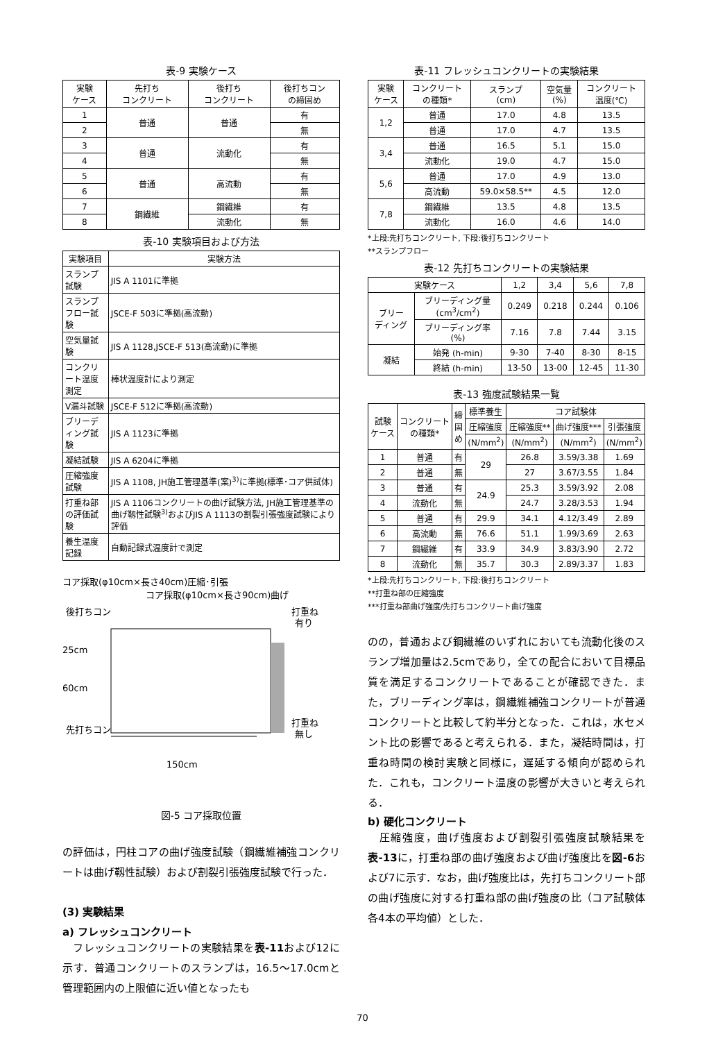表-9 実験ケース
| 実験 ケース | 先打ち コンクリート | 後打ち コンクリート | 後打ちコン の締固め |
| --- | --- | --- | --- |
| 1 | 普通 | 普通 | 有 |
| 2 | | | 無 |
| 3 | 普通 | 流動化 | 有 |
| 4 | | | 無 |
| 5 | 普通 | 高流動 | 有 |
| 6 | | | 無 |
| 7 | 鋼繊維 | 鋼繊維 | 有 |
| 8 | | 流動化 | 無 |
表-10 実験項目および方法
| 実験項目 | 実験方法 |
| --- | --- |
| スランプ試験 | JIS A 1101に準拠 |
| スランプフロー試験 | JSCE-F 503に準拠(高流動) |
| 空気量試験 | JIS A 1128,JSCE-F 513(高流動)に準拠 |
| コンクリート温度測定 | 棒状温度計により測定 |
| V漏斗試験 | JSCE-F 512に準拠(高流動) |
| ブリーディング試験 | JIS A 1123に準拠 |
| 凝結試験 | JIS A 6204に準拠 |
| 圧縮強度試験 | JIS A 1108, JH施工管理基準(案)<sup>3)</sup>に準拠(標準･コア供試体) |
| 打重ね部の評価試験 | JIS A 1106コンクリートの曲げ試験方法, JH施工管理基準の曲げ靱性試験<sup>3)</sup>およびJIS A 1113の割裂引張強度試験により評価 |
| 養生温度記録 | 自動記録式温度計で測定 |
コア採取(φ10cm×長さ40cm)圧縮･引張
コア採取(φ10cm×長さ90cm)曲げ
後打ちコン
25cm
60cm
先打ちコン
打重ね
有り
打重ね
無し
150cm
図-5 コア採取位置
の評価は，円柱コアの曲げ強度試験（鋼繊維補強コンクリートは曲げ靱性試験）および割裂引張強度試験で行った．
(3) 実験結果
a) フレッシュコンクリート
　フレッシュコンクリートの実験結果を表-11および12に示す．普通コンクリートのスランプは，16.5～17.0cmと管理範囲内の上限値に近い値となったも
表-11 フレッシュコンクリートの実験結果
| 実験 ケース | コンクリート の種類* | スランプ (cm) | 空気量 (%) | コンクリート 温度(℃) |
| --- | --- | --- | --- | --- |
| 1,2 | 普通 | 17.0 | 4.8 | 13.5 |
| | 普通 | 17.0 | 4.7 | 13.5 |
| 3,4 | 普通 | 16.5 | 5.1 | 15.0 |
| | 流動化 | 19.0 | 4.7 | 15.0 |
| 5,6 | 普通 | 17.0 | 4.9 | 13.0 |
| | 高流動 | 59.0×58.5** | 4.5 | 12.0 |
| 7,8 | 鋼繊維 | 13.5 | 4.8 | 13.5 |
| | 流動化 | 16.0 | 4.6 | 14.0 |
*上段:先打ちコンクリート, 下段:後打ちコンクリート
**スランプフロー
表-12 先打ちコンクリートの実験結果
| 実験ケース | | 1,2 | 3,4 | 5,6 | 7,8 |
| ブリー ディング | ブリーディング量 (cm<sup>3</sup>/cm<sup>2</sup>) | 0.249 | 0.218 | 0.244 | 0.106 |
| | ブリーディング率 (%) | 7.16 | 7.8 | 7.44 | 3.15 |
| 凝結 | 始発 (h-min) | 9-30 | 7-40 | 8-30 | 8-15 |
| | 終結 (h-min) | 13-50 | 13-00 | 12-45 | 11-30 |
表-13 強度試験結果一覧
| 試験 ケース | コンクリート の種類* | 締 固 め | 標準養生 | コア試験体 | | |
| | | | 圧縮強度 | 圧縮強度** | 曲げ強度*** | 引張強度 |
| | | | (N/mm<sup>2</sup>) | (N/mm<sup>2</sup>) | (N/mm<sup>2</sup>) | (N/mm<sup>2</sup>) |
| 1 | 普通 | 有 | 29 | 26.8 | 3.59/3.38 | 1.69 |
| 2 | 普通 | 無 | | 27 | 3.67/3.55 | 1.84 |
| 3 | 普通 | 有 | 24.9 | 25.3 | 3.59/3.92 | 2.08 |
| 4 | 流動化 | 無 | | 24.7 | 3.28/3.53 | 1.94 |
| 5 | 普通 | 有 | 29.9 | 34.1 | 4.12/3.49 | 2.89 |
| 6 | 高流動 | 無 | 76.6 | 51.1 | 1.99/3.69 | 2.63 |
| 7 | 鋼繊維 | 有 | 33.9 | 34.9 | 3.83/3.90 | 2.72 |
| 8 | 流動化 | 無 | 35.7 | 30.3 | 2.89/3.37 | 1.83 |
*上段:先打ちコンクリート, 下段:後打ちコンクリート
**打重ね部の圧縮強度
***打重ね部曲げ強度/先打ちコンクリート曲げ強度
のの，普通および鋼繊維のいずれにおいても流動化後のスランプ増加量は2.5cmであり，全ての配合において目標品質を満足するコンクリートであることが確認できた．また，ブリーディング率は，鋼繊維補強コンクリートが普通コンクリートと比較して約半分となった．これは，水セメント比の影響であると考えられる．また，凝結時間は，打重ね時間の検討実験と同様に，遅延する傾向が認められた．これも，コンクリート温度の影響が大きいと考えられる．
b) 硬化コンクリート
　圧縮強度，曲げ強度および割裂引張強度試験結果を表-13に，打重ね部の曲げ強度および曲げ強度比を図-6および7に示す．なお，曲げ強度比は，先打ちコンクリート部の曲げ強度に対する打重ね部の曲げ強度の比（コア試験体各4本の平均値）とした．
70